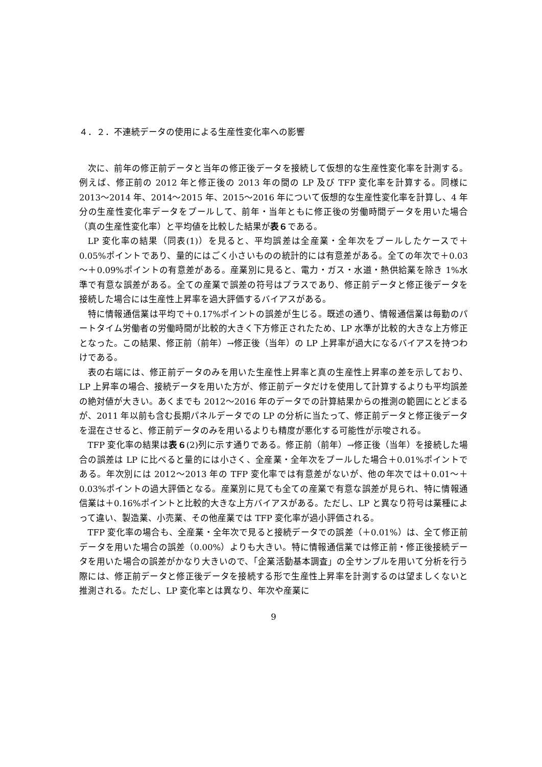４．２．不連続データの使用による生産性変化率への影響
次に、前年の修正前データと当年の修正後データを接続して仮想的な生産性変化率を計測する。例えば、修正前の 2012 年と修正後の 2013 年の間の LP 及び TFP 変化率を計算する。同様に 2013～2014 年、2014～2015 年、2015～2016 年について仮想的な生産性変化率を計算し、4 年分の生産性変化率データをプールして、前年・当年ともに修正後の労働時間データを用いた場合（真の生産性変化率）と平均値を比較した結果が表６である。
LP 変化率の結果（同表(1)）を見ると、平均誤差は全産業・全年次をプールしたケースで＋0.05%ポイントであり、量的にはごく小さいものの統計的には有意差がある。全ての年次で＋0.03～＋0.09%ポイントの有意差がある。産業別に見ると、電力・ガス・水道・熱供給業を除き 1%水準で有意な誤差がある。全ての産業で誤差の符号はプラスであり、修正前データと修正後データを接続した場合には生産性上昇率を過大評価するバイアスがある。
特に情報通信業は平均で＋0.17%ポイントの誤差が生じる。既述の通り、情報通信業は毎勤のパートタイム労働者の労働時間が比較的大きく下方修正されたため、LP 水準が比較的大きな上方修正となった。この結果、修正前（前年）→修正後（当年）の LP 上昇率が過大になるバイアスを持つわけである。
表の右端には、修正前データのみを用いた生産性上昇率と真の生産性上昇率の差を示しており、LP 上昇率の場合、接続データを用いた方が、修正前データだけを使用して計算するよりも平均誤差の絶対値が大きい。あくまでも 2012～2016 年のデータでの計算結果からの推測の範囲にとどまるが、2011 年以前も含む長期パネルデータでの LP の分析に当たって、修正前データと修正後データを混在させると、修正前データのみを用いるよりも精度が悪化する可能性が示唆される。
TFP 変化率の結果は表６(2)列に示す通りである。修正前（前年）→修正後（当年）を接続した場合の誤差は LP に比べると量的には小さく、全産業・全年次をプールした場合＋0.01%ポイントである。年次別には 2012～2013 年の TFP 変化率では有意差がないが、他の年次では＋0.01～＋0.03%ポイントの過大評価となる。産業別に見ても全ての産業で有意な誤差が見られ、特に情報通信業は＋0.16%ポイントと比較的大きな上方バイアスがある。ただし、LP と異なり符号は業種によって違い、製造業、小売業、その他産業では TFP 変化率が過小評価される。
TFP 変化率の場合も、全産業・全年次で見ると接続データでの誤差（＋0.01%）は、全て修正前データを用いた場合の誤差（0.00%）よりも大きい。特に情報通信業では修正前・修正後接続データを用いた場合の誤差がかなり大きいので、「企業活動基本調査」の全サンプルを用いて分析を行う際には、修正前データと修正後データを接続する形で生産性上昇率を計測するのは望ましくないと推測される。ただし、LP 変化率とは異なり、年次や産業に
9